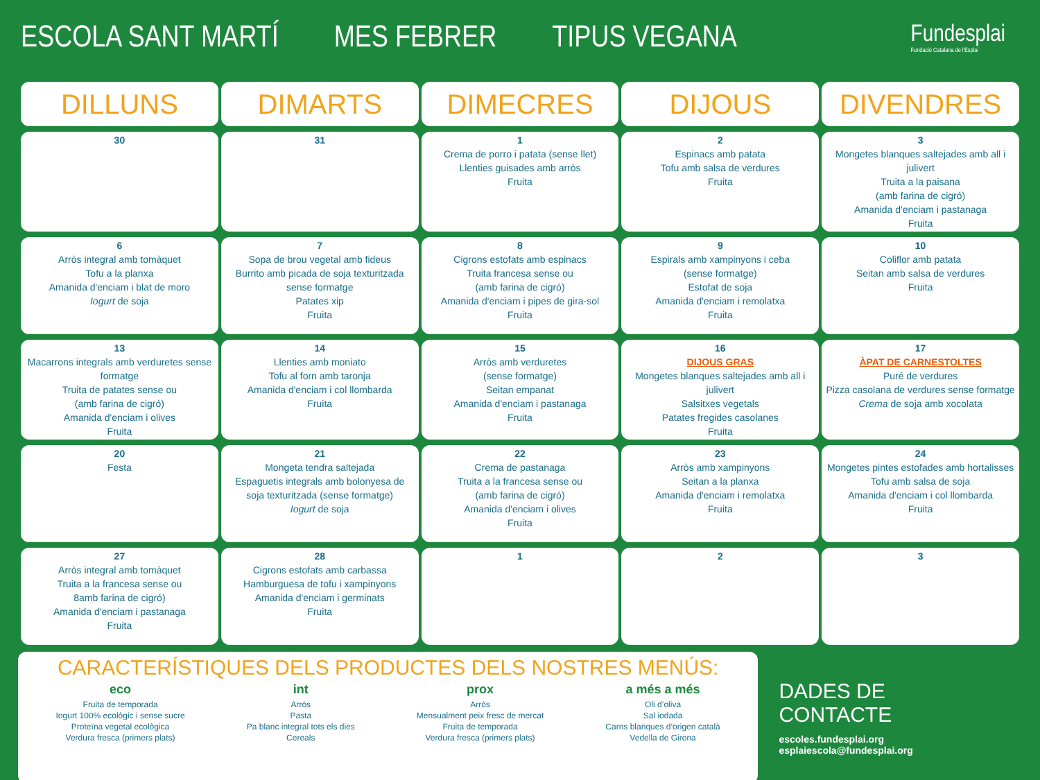ESCOLA SANT MARTÍ MES FEBRER TIPUS VEGANA
Fundesplai
Fundació Catalana de l'Esplai
| DILLUNS | DIMARTS | DIMECRES | DIJOUS | DIVENDRES |
| --- | --- | --- | --- | --- |
| 30 | 31 | 1 Crema de porro i patata (sense llet) Llenties guisades amb arròs Fruita | 2 Espinacs amb patata Tofu amb salsa de verdures Fruita | 3 Mongetes blanques saltejades amb all i julivert Truita a la paisana (amb farina de cigró) Amanida d'enciam i pastanaga Fruita |
| 6 Arròs integral amb tomàquet Tofu a la planxa Amanida d'enciam i blat de moro Iogurt de soja | 7 Sopa de brou vegetal amb fideus Burrito amb picada de soja texturitzada sense formatge Patates xip Fruita | 8 Cigrons estofats amb espinacs Truita francesa sense ou (amb farina de cigró) Amanida d'enciam i pipes de gira-sol Fruita | 9 Espirals amb xampinyons i ceba (sense formatge) Estofat de soja Amanida d'enciam i remolatxa Fruita | 10 Coliflor amb patata Seitan amb salsa de verdures Fruita |
| 13 Macarrons integrals amb verduretes sense formatge Truita de patates sense ou (amb farina de cigró) Amanida d'enciam i olives Fruita | 14 Llenties amb moniato Tofu al forn amb taronja Amanida d'enciam i col llombarda Fruita | 15 Arròs amb verduretes (sense formatge) Seitan empanat Amanida d'enciam i pastanaga Fruita | 16 DIJOUS GRAS Mongetes blanques saltejades amb all i julivert Salsitxes vegetals Patates fregides casolanes Fruita | 17 ÀPAT DE CARNESTOLTES Puré de verdures Pizza casolana de verdures sense formatge Crema de soja amb xocolata |
| 20 Festa | 21 Mongeta tendra saltejada Espaguetis integrals amb bolonyesa de soja texturitzada (sense formatge) Iogurt de soja | 22 Crema de pastanaga Truita a la francesa sense ou (amb farina de cigró) Amanida d'enciam i olives Fruita | 23 Arròs amb xampinyons Seitan a la planxa Amanida d'enciam i remolatxa Fruita | 24 Mongetes pintes estofades amb hortalisses Tofu amb salsa de soja Amanida d'enciam i col llombarda Fruita |
| 27 Arròs integral amb tomàquet Truita a la francesa sense ou 8amb farina de cigró) Amanida d'enciam i pastanaga Fruita | 28 Cigrons estofats amb carbassa Hamburguesa de tofu i xampinyons Amanida d'enciam i germinats Fruita | 1 | 2 | 3 |
CARACTERÍSTIQUES DELS PRODUCTES DELS NOSTRES MENÚS:
eco
Fruita de temporada
Iogurt 100% ecològic i sense sucre
Proteïna vegetal ecològica
Verdura fresca (primers plats)
int
Arròs
Pasta
Pa blanc integral tots els dies
Cereals
prox
Arròs
Mensualment peix fresc de mercat
Fruita de temporada
Verdura fresca (primers plats)
a més a més
Oli d’oliva
Sal iodada
Carns blanques d’origen català
Vedella de Girona
DADES DE CONTACTE
escoles.fundesplai.org
esplaiescola@fundesplai.org